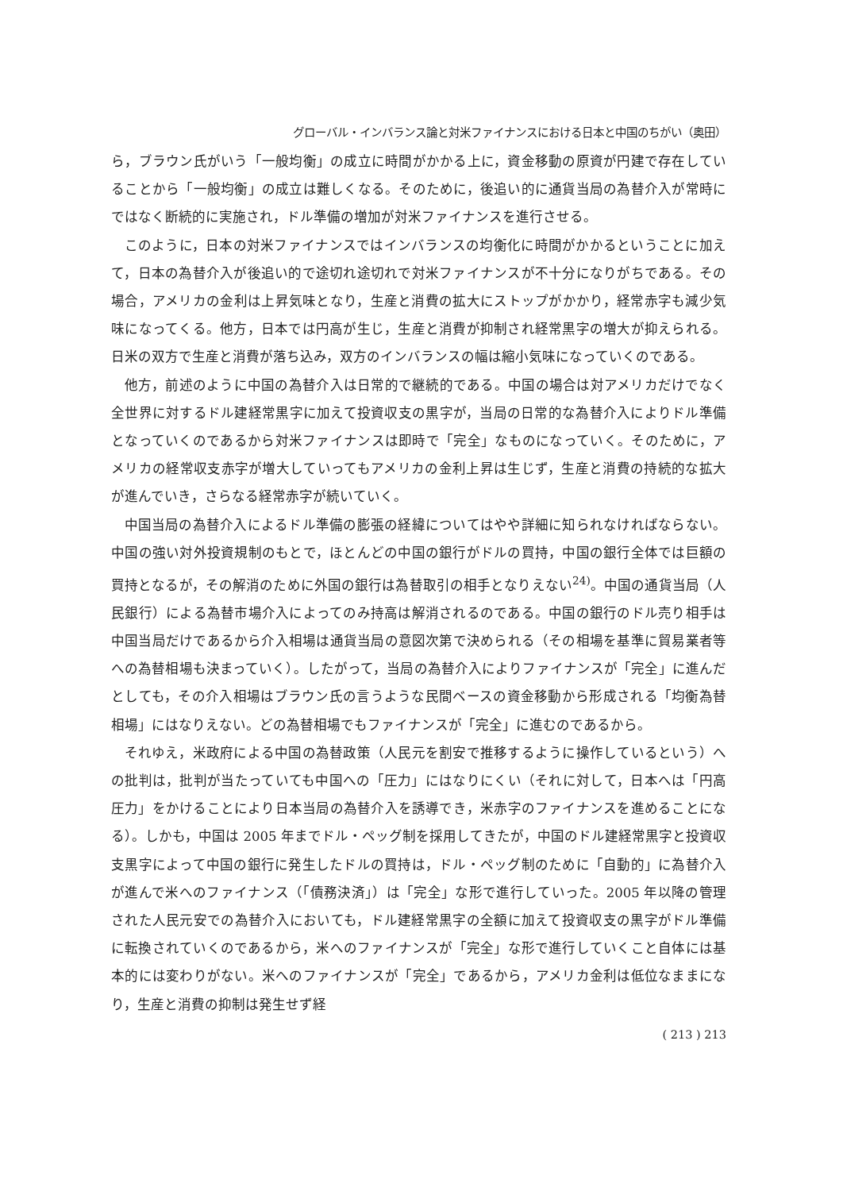グローバル・インバランス論と対米ファイナンスにおける日本と中国のちがい（奥田）
ら，ブラウン氏がいう「一般均衡」の成立に時間がかかる上に，資金移動の原資が円建で存在していることから「一般均衡」の成立は難しくなる。そのために，後追い的に通貨当局の為替介入が常時にではなく断続的に実施され，ドル準備の増加が対米ファイナンスを進行させる。
このように，日本の対米ファイナンスではインバランスの均衡化に時間がかかるということに加えて，日本の為替介入が後追い的で途切れ途切れで対米ファイナンスが不十分になりがちである。その場合，アメリカの金利は上昇気味となり，生産と消費の拡大にストップがかかり，経常赤字も減少気味になってくる。他方，日本では円高が生じ，生産と消費が抑制され経常黒字の増大が抑えられる。日米の双方で生産と消費が落ち込み，双方のインバランスの幅は縮小気味になっていくのである。
他方，前述のように中国の為替介入は日常的で継続的である。中国の場合は対アメリカだけでなく全世界に対するドル建経常黒字に加えて投資収支の黒字が，当局の日常的な為替介入によりドル準備となっていくのであるから対米ファイナンスは即時で「完全」なものになっていく。そのために，アメリカの経常収支赤字が増大していってもアメリカの金利上昇は生じず，生産と消費の持続的な拡大が進んでいき，さらなる経常赤字が続いていく。
中国当局の為替介入によるドル準備の膨張の経緯についてはやや詳細に知られなければならない。中国の強い対外投資規制のもとで，ほとんどの中国の銀行がドルの買持，中国の銀行全体では巨額の買持となるが，その解消のために外国の銀行は為替取引の相手となりえない<sup>24)</sup>。中国の通貨当局（人民銀行）による為替市場介入によってのみ持高は解消されるのである。中国の銀行のドル売り相手は中国当局だけであるから介入相場は通貨当局の意図次第で決められる（その相場を基準に貿易業者等への為替相場も決まっていく）。したがって，当局の為替介入によりファイナンスが「完全」に進んだとしても，その介入相場はブラウン氏の言うような民間ベースの資金移動から形成される「均衡為替相場」にはなりえない。どの為替相場でもファイナンスが「完全」に進むのであるから。
それゆえ，米政府による中国の為替政策（人民元を割安で推移するように操作しているという）への批判は，批判が当たっていても中国への「圧力」にはなりにくい（それに対して，日本へは「円高圧力」をかけることにより日本当局の為替介入を誘導でき，米赤字のファイナンスを進めることになる）。しかも，中国は 2005 年までドル・ペッグ制を採用してきたが，中国のドル建経常黒字と投資収支黒字によって中国の銀行に発生したドルの買持は，ドル・ペッグ制のために「自動的」に為替介入が進んで米へのファイナンス（「債務決済」）は「完全」な形で進行していった。2005 年以降の管理された人民元安での為替介入においても，ドル建経常黒字の全額に加えて投資収支の黒字がドル準備に転換されていくのであるから，米へのファイナンスが「完全」な形で進行していくこと自体には基本的には変わりがない。米へのファイナンスが「完全」であるから，アメリカ金利は低位なままになり，生産と消費の抑制は発生せず経
( 213 ) 213